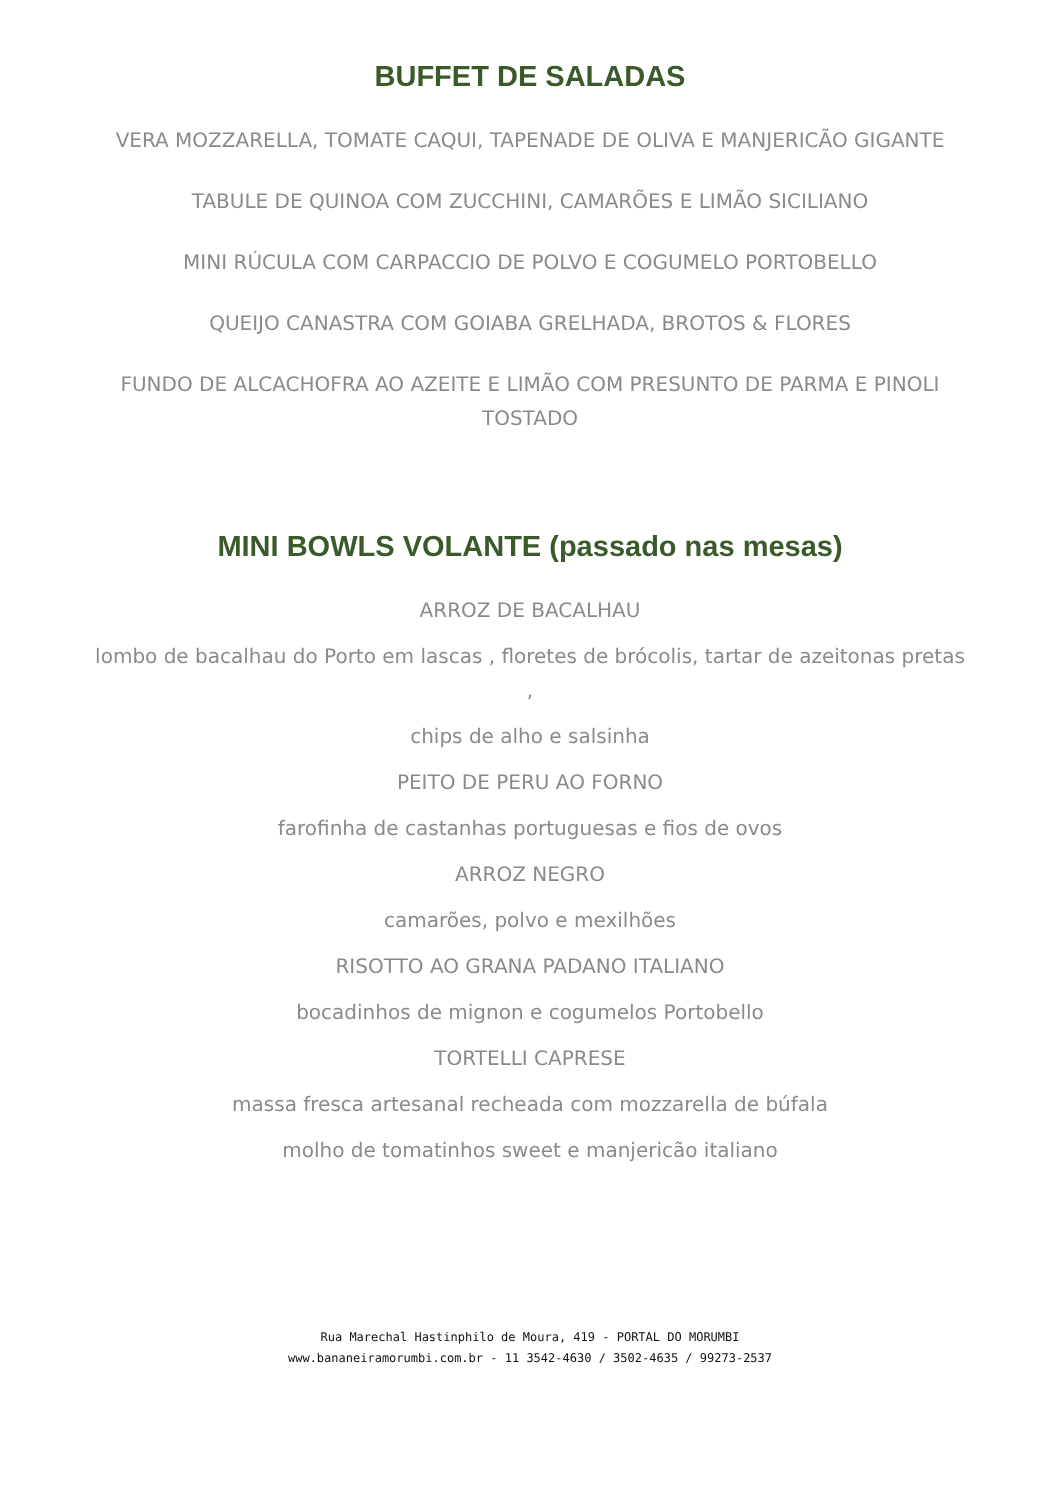BUFFET DE SALADAS
VERA MOZZARELLA, TOMATE CAQUI, TAPENADE DE OLIVA E MANJERICÃO GIGANTE
TABULE DE QUINOA COM ZUCCHINI, CAMARÕES E LIMÃO SICILIANO
MINI RÚCULA COM CARPACCIO DE POLVO E COGUMELO PORTOBELLO
QUEIJO CANASTRA COM GOIABA GRELHADA, BROTOS & FLORES
FUNDO DE ALCACHOFRA AO AZEITE E LIMÃO COM PRESUNTO DE PARMA E PINOLI TOSTADO
MINI BOWLS VOLANTE (passado nas mesas)
ARROZ DE BACALHAU
lombo de bacalhau do Porto em lascas , floretes de brócolis, tartar de azeitonas pretas ,
chips de alho e salsinha
PEITO DE PERU AO FORNO
farofinha de castanhas portuguesas e fios de ovos
ARROZ NEGRO
camarões, polvo e mexilhões
RISOTTO AO GRANA PADANO ITALIANO
bocadinhos de mignon e cogumelos Portobello
TORTELLI CAPRESE
massa fresca artesanal recheada com mozzarella de búfala
molho de tomatinhos sweet e manjericão italiano
Rua Marechal Hastinphilo de Moura, 419 - PORTAL DO MORUMBI
www.bananeiramorumbi.com.br - 11 3542-4630 / 3502-4635 / 99273-2537